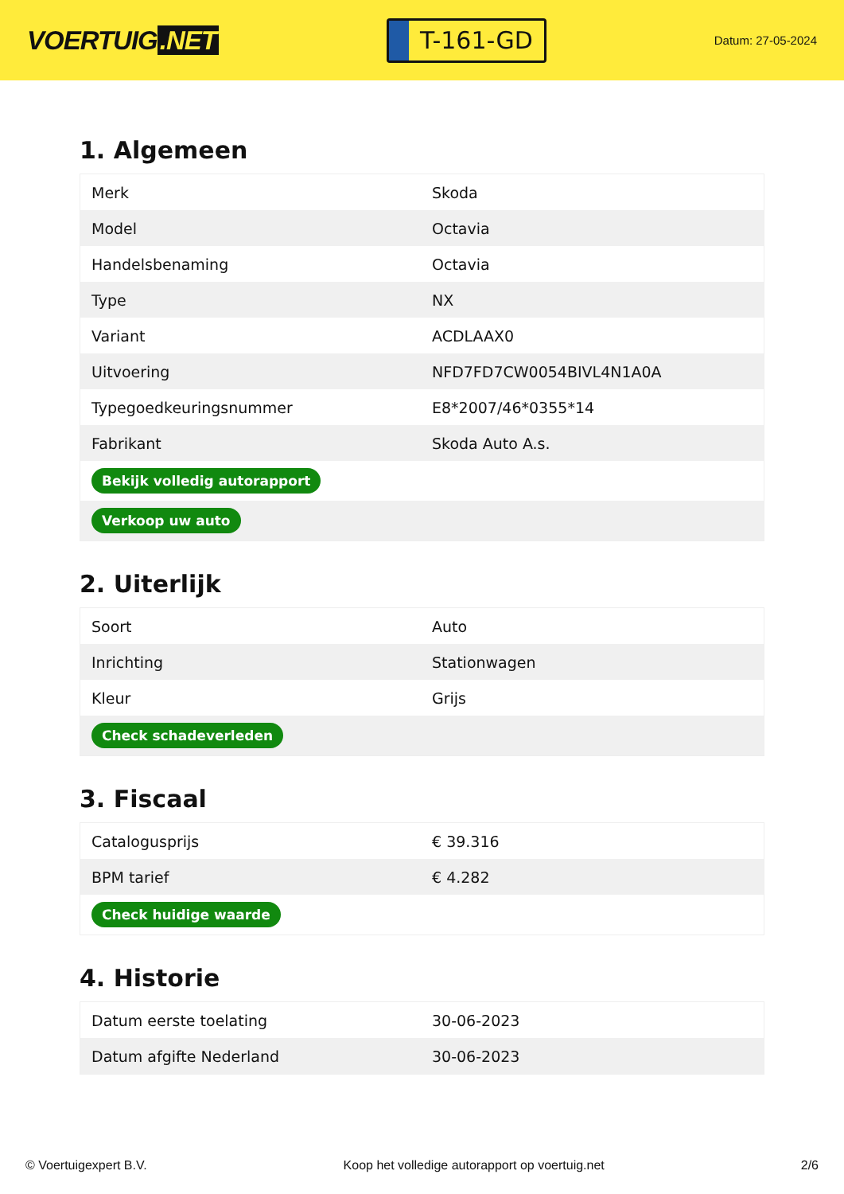VOERTUIG.NET
T-161-GD
Datum: 27-05-2024
1. Algemeen
| Merk | Skoda |
| Model | Octavia |
| Handelsbenaming | Octavia |
| Type | NX |
| Variant | ACDLAAX0 |
| Uitvoering | NFD7FD7CW0054BIVL4N1A0A |
| Typegoedkeuringsnummer | E8*2007/46*0355*14 |
| Fabrikant | Skoda Auto A.s. |
| Bekijk volledig autorapport | |
| Verkoop uw auto | |
2. Uiterlijk
| Soort | Auto |
| Inrichting | Stationwagen |
| Kleur | Grijs |
| Check schadeverleden | |
3. Fiscaal
| Catalogusprijs | € 39.316 |
| BPM tarief | € 4.282 |
| Check huidige waarde | |
4. Historie
| Datum eerste toelating | 30-06-2023 |
| Datum afgifte Nederland | 30-06-2023 |
© Voertuigexpert B.V. Koop het volledige autorapport op voertuig.net 2/6